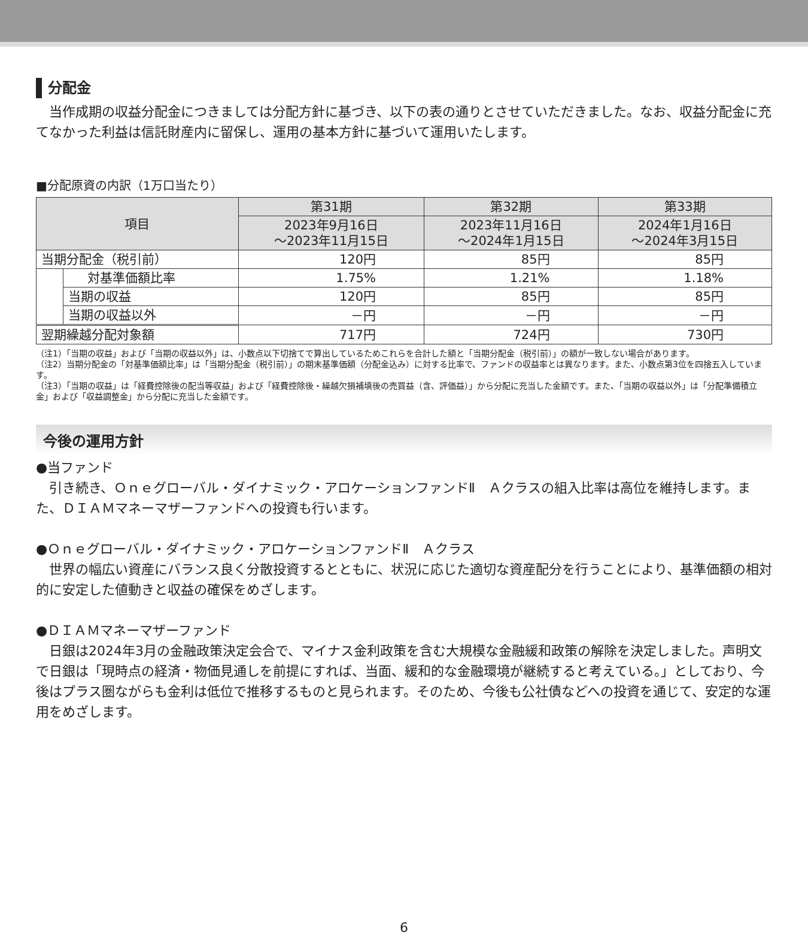分配金
　当作成期の収益分配金につきましては分配方針に基づき、以下の表の通りとさせていただきました。なお、収益分配金に充てなかった利益は信託財産内に留保し、運用の基本方針に基づいて運用いたします。
■分配原資の内訳（1万口当たり）
| 項目 | | 第31期 | 第32期 | 第33期 |
| --- | --- | --- | --- | --- |
| | | 2023年9月16日 ～2023年11月15日 | 2023年11月16日 ～2024年1月15日 | 2024年1月16日 ～2024年3月15日 |
| 当期分配金（税引前） | | 120円 | 85円 | 85円 |
| | 対基準価額比率 | 1.75% | 1.21% | 1.18% |
| | 当期の収益 | 120円 | 85円 | 85円 |
| | 当期の収益以外 | －円 | －円 | －円 |
| 翌期繰越分配対象額 | | 717円 | 724円 | 730円 |
（注1）「当期の収益」および「当期の収益以外」は、小数点以下切捨てで算出しているためこれらを合計した額と「当期分配金（税引前）」の額が一致しない場合があります。
（注2）当期分配金の「対基準価額比率」は「当期分配金（税引前）」の期末基準価額（分配金込み）に対する比率で、ファンドの収益率とは異なります。また、小数点第3位を四捨五入しています。
（注3）「当期の収益」は「経費控除後の配当等収益」および「経費控除後・繰越欠損補填後の売買益（含、評価益）」から分配に充当した金額です。また、「当期の収益以外」は「分配準備積立金」および「収益調整金」から分配に充当した金額です。
今後の運用方針
●当ファンド
　引き続き、Ｏｎｅグローバル・ダイナミック・アロケーションファンドⅡ　Ａクラスの組入比率は高位を維持します。また、ＤＩＡＭマネーマザーファンドへの投資も行います。
●Ｏｎｅグローバル・ダイナミック・アロケーションファンドⅡ　Ａクラス
　世界の幅広い資産にバランス良く分散投資するとともに、状況に応じた適切な資産配分を行うことにより、基準価額の相対的に安定した値動きと収益の確保をめざします。
●ＤＩＡＭマネーマザーファンド
　日銀は2024年3月の金融政策決定会合で、マイナス金利政策を含む大規模な金融緩和政策の解除を決定しました。声明文で日銀は「現時点の経済・物価見通しを前提にすれば、当面、緩和的な金融環境が継続すると考えている。」としており、今後はプラス圏ながらも金利は低位で推移するものと見られます。そのため、今後も公社債などへの投資を通じて、安定的な運用をめざします。
6